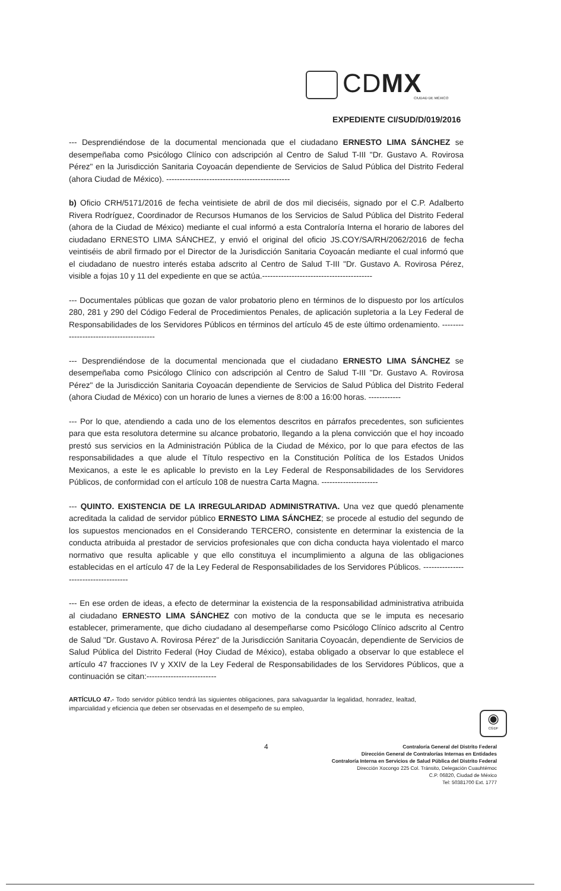CDMX
CIUDAD DE MÉXICO
EXPEDIENTE CI/SUD/D/019/2016
--- Desprendiéndose de la documental mencionada que el ciudadano ERNESTO LIMA SÁNCHEZ se desempeñaba como Psicólogo Clínico con adscripción al Centro de Salud T-III "Dr. Gustavo A. Rovirosa Pérez" en la Jurisdicción Sanitaria Coyoacán dependiente de Servicios de Salud Pública del Distrito Federal (ahora Ciudad de México). ----------------------------------------------
b) Oficio CRH/5171/2016 de fecha veintisiete de abril de dos mil dieciséis, signado por el C.P. Adalberto Rivera Rodríguez, Coordinador de Recursos Humanos de los Servicios de Salud Pública del Distrito Federal (ahora de la Ciudad de México) mediante el cual informó a esta Contraloría Interna el horario de labores del ciudadano ERNESTO LIMA SÁNCHEZ, y envió el original del oficio JS.COY/SA/RH/2062/2016 de fecha veintiséis de abril firmado por el Director de la Jurisdicción Sanitaria Coyoacán mediante el cual informó que el ciudadano de nuestro interés estaba adscrito al Centro de Salud T-III "Dr. Gustavo A. Rovirosa Pérez, visible a fojas 10 y 11 del expediente en que se actúa.-----------------------------------------
--- Documentales públicas que gozan de valor probatorio pleno en términos de lo dispuesto por los artículos 280, 281 y 290 del Código Federal de Procedimientos Penales, de aplicación supletoria a la Ley Federal de Responsabilidades de los Servidores Públicos en términos del artículo 45 de este último ordenamiento. ----------------------------------------
--- Desprendiéndose de la documental mencionada que el ciudadano ERNESTO LIMA SÁNCHEZ se desempeñaba como Psicólogo Clínico con adscripción al Centro de Salud T-III "Dr. Gustavo A. Rovirosa Pérez" de la Jurisdicción Sanitaria Coyoacán dependiente de Servicios de Salud Pública del Distrito Federal (ahora Ciudad de México) con un horario de lunes a viernes de 8:00 a 16:00 horas. ------------
--- Por lo que, atendiendo a cada uno de los elementos descritos en párrafos precedentes, son suficientes para que esta resolutora determine su alcance probatorio, llegando a la plena convicción que el hoy incoado prestó sus servicios en la Administración Pública de la Ciudad de México, por lo que para efectos de las responsabilidades a que alude el Título respectivo en la Constitución Política de los Estados Unidos Mexicanos, a este le es aplicable lo previsto en la Ley Federal de Responsabilidades de los Servidores Públicos, de conformidad con el artículo 108 de nuestra Carta Magna. ---------------------
--- QUINTO. EXISTENCIA DE LA IRREGULARIDAD ADMINISTRATIVA. Una vez que quedó plenamente acreditada la calidad de servidor público ERNESTO LIMA SÁNCHEZ; se procede al estudio del segundo de los supuestos mencionados en el Considerando TERCERO, consistente en determinar la existencia de la conducta atribuida al prestador de servicios profesionales que con dicha conducta haya violentado el marco normativo que resulta aplicable y que ello constituya el incumplimiento a alguna de las obligaciones establecidas en el artículo 47 de la Ley Federal de Responsabilidades de los Servidores Públicos. -------------------------------------
--- En ese orden de ideas, a efecto de determinar la existencia de la responsabilidad administrativa atribuida al ciudadano ERNESTO LIMA SÁNCHEZ con motivo de la conducta que se le imputa es necesario establecer, primeramente, que dicho ciudadano al desempeñarse como Psicólogo Clínico adscrito al Centro de Salud "Dr. Gustavo A. Rovirosa Pérez" de la Jurisdicción Sanitaria Coyoacán, dependiente de Servicios de Salud Pública del Distrito Federal (Hoy Ciudad de México), estaba obligado a observar lo que establece el artículo 47 fracciones IV y XXIV de la Ley Federal de Responsabilidades de los Servidores Públicos, que a continuación se citan:--------------------------
ARTÍCULO 47.- Todo servidor público tendrá las siguientes obligaciones, para salvaguardar la legalidad, honradez, lealtad, imparcialidad y eficiencia que deben ser observadas en el desempeño de su empleo,
◉
CGDF
4
Contraloría General del Distrito Federal
Dirección General de Contralorías Internas en Entidades
Contraloría Interna en Servicios de Salud Pública del Distrito Federal
Dirección Xocongo 225 Col. Tránsito, Delegación Cuauhtémoc
C.P. 06820, Ciudad de México
Tel: 50381700 Ext. 1777